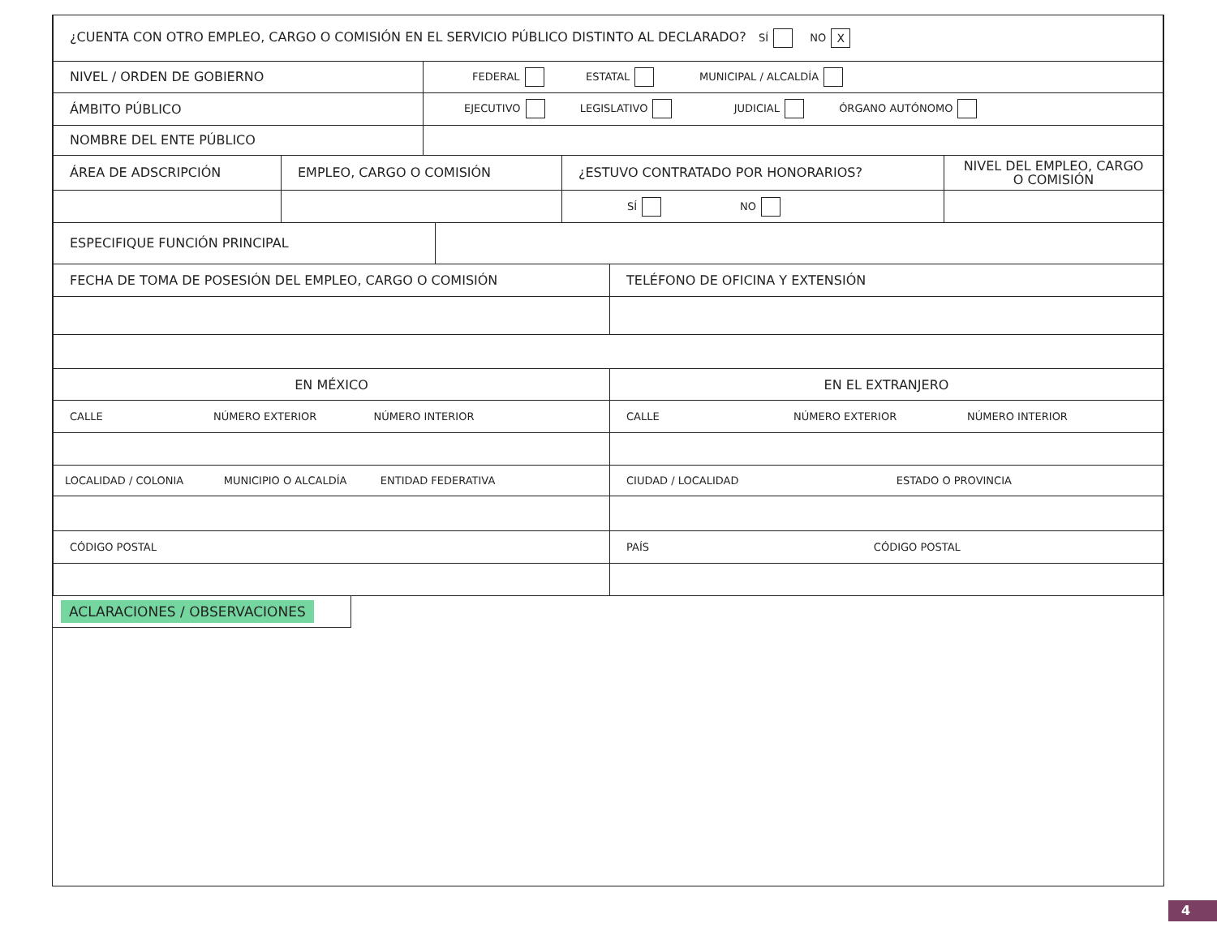| ¿CUENTA CON OTRO EMPLEO, CARGO O COMISIÓN EN EL SERVICIO PÚBLICO DISTINTO AL DECLARADO? SÍ NO X | |
| NIVEL / ORDEN DE GOBIERNO | FEDERAL ESTATAL MUNICIPAL / ALCALDÍA |
| ÁMBITO PÚBLICO | EJECUTIVO LEGISLATIVO JUDICIAL ÓRGANO AUTÓNOMO |
| NOMBRE DEL ENTE PÚBLICO | |
| ÁREA DE ADSCRIPCIÓN | EMPLEO, CARGO O COMISIÓN | ¿ESTUVO CONTRATADO POR HONORARIOS? | NIVEL DEL EMPLEO, CARGO O COMISIÓN |
| | | SÍ NO | |
| ESPECIFIQUE FUNCIÓN PRINCIPAL | |
| FECHA DE TOMA DE POSESIÓN DEL EMPLEO, CARGO O COMISIÓN | TELÉFONO DE OFICINA Y EXTENSIÓN |
| EN MÉXICO | EN EL EXTRANJERO |
| CALLE NÚMERO EXTERIOR NÚMERO INTERIOR | CALLE NÚMERO EXTERIOR NÚMERO INTERIOR |
| LOCALIDAD / COLONIA MUNICIPIO O ALCALDÍA ENTIDAD FEDERATIVA | CIUDAD / LOCALIDAD ESTADO O PROVINCIA |
| CÓDIGO POSTAL | PAÍS CÓDIGO POSTAL |
ACLARACIONES / OBSERVACIONES
4